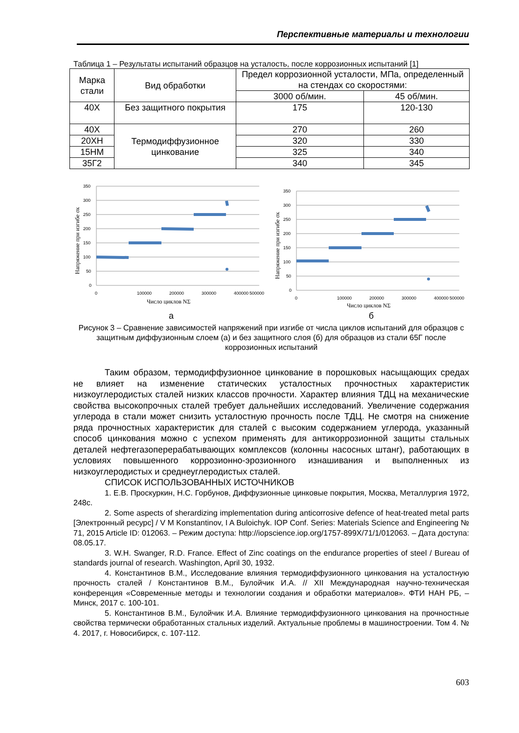Перспективные материалы и технологии
Таблица 1 – Результаты испытаний образцов на усталость, после коррозионных испытаний [1]
| Марка стали | Вид обработки | Предел коррозионной усталости, МПа, определенный на стендах со скоростями: | |
| --- | --- | --- | --- |
| | | 3000 об/мин. | 45 об/мин. |
| 40Х | Без защитного покрытия | 175 | 120-130 |
| 40Х | Термодиффузионное цинкование | 270 | 260 |
| 20ХН | | 320 | 330 |
| 15НМ | | 325 | 340 |
| 35Г2 | | 340 | 345 |
Напряжение при изгибе σк
350
300
250
200
150
100
50
0
0
100000
200000
300000
400000
500000
Число циклов NΣ
а
Напряжение при изгибе σк
350
300
250
200
150
100
50
0
0
100000
200000
300000
400000
500000
Число циклов NΣ
б
Рисунок 3 – Сравнение зависимостей напряжений при изгибе от числа циклов испытаний для образцов с защитным диффузионным слоем (а) и без защитного слоя (б) для образцов из стали 65Г после коррозионных испытаний
Таким образом, термодиффузионное цинкование в порошковых насыщающих средах не влияет на изменение статических усталостных прочностных характеристик низкоуглеродистых сталей низких классов прочности. Характер влияния ТДЦ на механические свойства высокопрочных сталей требует дальнейших исследований. Увеличение содержания углерода в стали может снизить усталостную прочность после ТДЦ. Не смотря на снижение ряда прочностных характеристик для сталей с высоким содержанием углерода, указанный способ цинкования можно с успехом применять для антикоррозионной защиты стальных деталей нефтегазоперерабатывающих комплексов (колонны насосных штанг), работающих в условиях повышенного коррозионно-эрозионного изнашивания и выполненных из низкоуглеродистых и среднеуглеродистых сталей.
СПИСОК ИСПОЛЬЗОВАННЫХ ИСТОЧНИКОВ
1. Е.В. Проскуркин, Н.С. Горбунов, Диффузионные цинковые покрытия, Москва, Металлургия 1972, 248с.
2. Some aspects of sherardizing implementation during anticorrosive defence of heat-treated metal parts [Электронный ресурс] / V M Konstantinov, I A Buloichyk. IOP Conf. Series: Materials Science and Engineering № 71, 2015 Article ID: 012063. – Режим доступа: http://iopscience.iop.org/1757-899X/71/1/012063. – Дата доступа: 08.05.17.
3. W.H. Swanger, R.D. France. Effect of Zinc coatings on the endurance properties of steel / Bureau of standards journal of research. Washington, April 30, 1932.
4. Константинов В.М., Исследование влияния термодиффузионного цинкования на усталостную прочность сталей / Константинов В.М., Булойчик И.А. // XII Международная научно-техническая конференция «Современные методы и технологии создания и обработки материалов». ФТИ НАН РБ, – Минск, 2017 с. 100-101.
5. Константинов В.М., Булойчик И.А. Влияние термодиффузионного цинкования на прочностные свойства термически обработанных стальных изделий. Актуальные проблемы в машиностроении. Том 4. № 4. 2017, г. Новосибирск, с. 107-112.
603